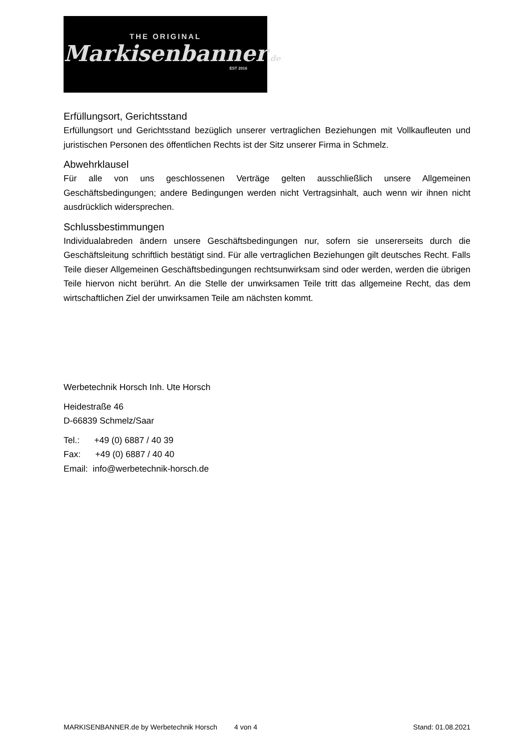THE ORIGINAL
Markisenbanner.de
EST 2016
Erfüllungsort, Gerichtsstand
Erfüllungsort und Gerichtsstand bezüglich unserer vertraglichen Beziehungen mit Vollkaufleuten und juristischen Personen des öffentlichen Rechts ist der Sitz unserer Firma in Schmelz.
Abwehrklausel
Für alle von uns geschlossenen Verträge gelten ausschließlich unsere Allgemeinen Geschäftsbedingungen; andere Bedingungen werden nicht Vertragsinhalt, auch wenn wir ihnen nicht ausdrücklich widersprechen.
Schlussbestimmungen
Individualabreden ändern unsere Geschäftsbedingungen nur, sofern sie unsererseits durch die Geschäftsleitung schriftlich bestätigt sind. Für alle vertraglichen Beziehungen gilt deutsches Recht. Falls Teile dieser Allgemeinen Geschäftsbedingungen rechtsunwirksam sind oder werden, werden die übrigen Teile hiervon nicht berührt. An die Stelle der unwirksamen Teile tritt das allgemeine Recht, das dem wirtschaftlichen Ziel der unwirksamen Teile am nächsten kommt.
Werbetechnik Horsch Inh. Ute Horsch
Heidestraße 46
D-66839 Schmelz/Saar
Tel.: +49 (0) 6887 / 40 39
Fax: +49 (0) 6887 / 40 40
Email: info@werbetechnik-horsch.de
MARKISENBANNER.de by Werbetechnik Horsch 4 von 4 Stand: 01.08.2021